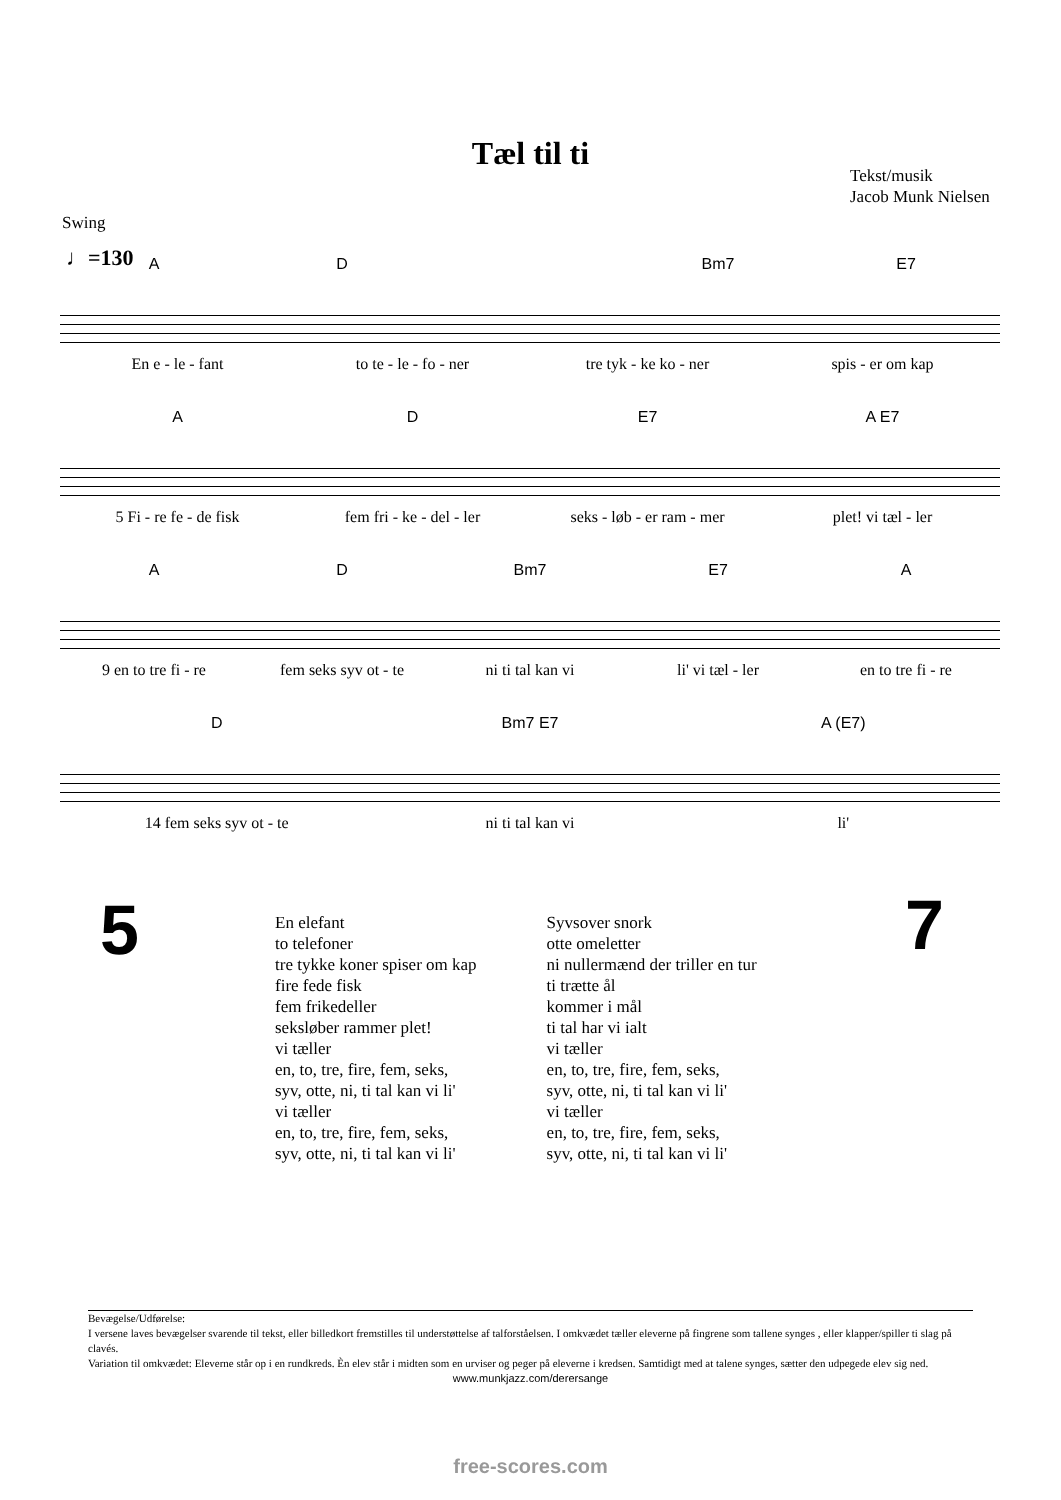Tæl til ti
Tekst/musik
Jacob Munk Nielsen
Swing
♩=130
A D Bm7 E7
En e - le - fant to te - le - fo - ner tre tyk - ke ko - ner spis - er om kap
A D E7 A E7
5 Fi - re fe - de fisk fem fri - ke - del - ler seks - løb - er ram - mer plet! vi tæl - ler
A D Bm7 E7 A
9 en to tre fi - re fem seks syv ot - te ni ti tal kan vi li' vi tæl - ler en to tre fi - re
D Bm7 E7 A (E7)
14 fem seks syv ot - te ni ti tal kan vi li'
5 7
En elefant
to telefoner
tre tykke koner spiser om kap
fire fede fisk
fem frikedeller
seksløber rammer plet!
vi tæller
en, to, tre, fire, fem, seks,
syv, otte, ni, ti tal kan vi li'
vi tæller
en, to, tre, fire, fem, seks,
syv, otte, ni, ti tal kan vi li'
Syvsover snork
otte omeletter
ni nullermænd der triller en tur
ti trætte ål
kommer i mål
ti tal har vi ialt
vi tæller
en, to, tre, fire, fem, seks,
syv, otte, ni, ti tal kan vi li'
vi tæller
en, to, tre, fire, fem, seks,
syv, otte, ni, ti tal kan vi li'
Bevægelse/Udførelse:
I versene laves bevægelser svarende til tekst, eller billedkort fremstilles til understøttelse af talforståelsen. I omkvædet tæller eleverne på fingrene som tallene synges , eller klapper/spiller ti slag på clavés.
Variation til omkvædet: Eleverne står op i en rundkreds. Èn elev står i midten som en urviser og peger på eleverne i kredsen. Samtidigt med at talene synges, sætter den udpegede elev sig ned.
www.munkjazz.com/derersange
free-scores.com